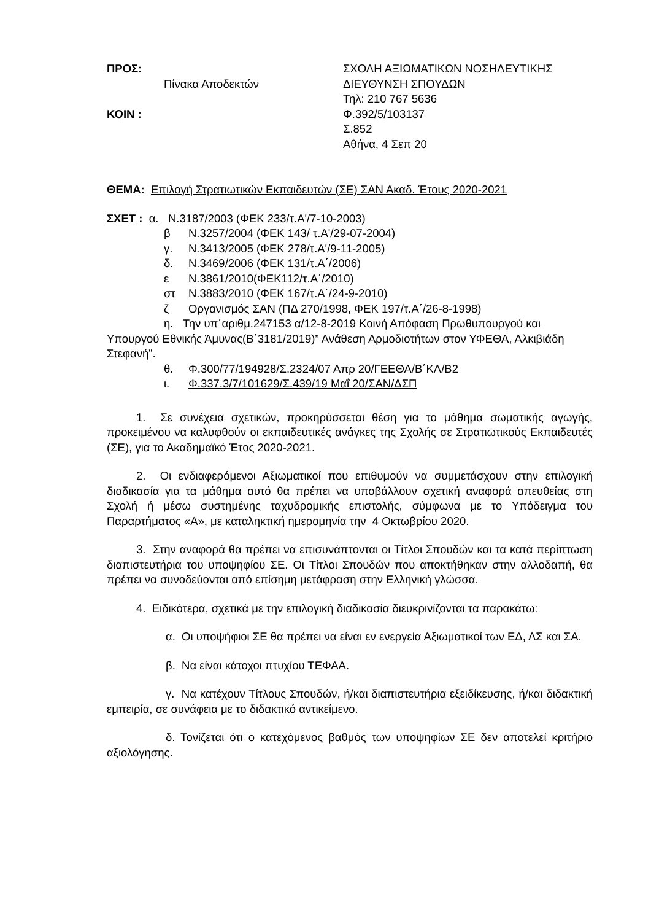ΠΡΟΣ:
Πίνακα Αποδεκτών
ΚΟΙΝ :
ΣΧΟΛΗ ΑΞΙΩΜΑΤΙΚΩΝ ΝΟΣΗΛΕΥΤΙΚΗΣ
ΔΙΕΥΘΥΝΣΗ ΣΠΟΥΔΩΝ
Τηλ: 210 767 5636
Φ.392/5/103137
Σ.852
Αθήνα, 4 Σεπ 20
ΘΕΜΑ: Επιλογή Στρατιωτικών Εκπαιδευτών (ΣΕ) ΣΑΝ Ακαδ. Έτους 2020-2021
ΣΧΕΤ : α. Ν.3187/2003 (ΦΕΚ 233/τ.Α'/7-10-2003)
β Ν.3257/2004 (ΦΕΚ 143/ τ.Α'/29-07-2004)
γ. Ν.3413/2005 (ΦΕΚ 278/τ.Α'/9-11-2005)
δ. Ν.3469/2006 (ΦΕΚ 131/τ.Α΄/2006)
ε Ν.3861/2010(ΦΕΚ112/τ.Α΄/2010)
στ Ν.3883/2010 (ΦΕΚ 167/τ.Α΄/24-9-2010)
ζ Οργανισμός ΣΑΝ (ΠΔ 270/1998, ΦΕΚ 197/τ.Α΄/26-8-1998)
η. Την υπ΄αριθμ.247153 α/12-8-2019 Κοινή Απόφαση Πρωθυπουργού και Υπουργού Εθνικής Άμυνας(Β΄3181/2019)” Ανάθεση Αρμοδιοτήτων στον ΥΦΕΘΑ, Αλκιβιάδη Στεφανή”.
θ. Φ.300/77/194928/Σ.2324/07 Απρ 20/ΓΕΕΘΑ/Β΄ΚΛ/Β2
ι. Φ.337.3/7/101629/Σ.439/19 Μαΐ 20/ΣΑΝ/ΔΣΠ
1. Σε συνέχεια σχετικών, προκηρύσσεται θέση για το μάθημα σωματικής αγωγής, προκειμένου να καλυφθούν οι εκπαιδευτικές ανάγκες της Σχολής σε Στρατιωτικούς Εκπαιδευτές (ΣΕ), για το Ακαδημαϊκό Έτος 2020-2021.
2. Οι ενδιαφερόμενοι Αξιωματικοί που επιθυμούν να συμμετάσχουν στην επιλογική διαδικασία για τα μάθημα αυτό θα πρέπει να υποβάλλουν σχετική αναφορά απευθείας στη Σχολή ή μέσω συστημένης ταχυδρομικής επιστολής, σύμφωνα με το Υπόδειγμα του Παραρτήματος «Α», με καταληκτική ημερομηνία την 4 Οκτωβρίου 2020.
3. Στην αναφορά θα πρέπει να επισυνάπτονται οι Τίτλοι Σπουδών και τα κατά περίπτωση διαπιστευτήρια του υποψηφίου ΣΕ. Οι Τίτλοι Σπουδών που αποκτήθηκαν στην αλλοδαπή, θα πρέπει να συνοδεύονται από επίσημη μετάφραση στην Ελληνική γλώσσα.
4. Ειδικότερα, σχετικά με την επιλογική διαδικασία διευκρινίζονται τα παρακάτω:
α. Οι υποψήφιοι ΣΕ θα πρέπει να είναι εν ενεργεία Αξιωματικοί των ΕΔ, ΛΣ και ΣΑ.
β. Να είναι κάτοχοι πτυχίου ΤΕΦΑΑ.
γ. Να κατέχουν Τίτλους Σπουδών, ή/και διαπιστευτήρια εξειδίκευσης, ή/και διδακτική εμπειρία, σε συνάφεια με το διδακτικό αντικείμενο.
δ. Τονίζεται ότι ο κατεχόμενος βαθμός των υποψηφίων ΣΕ δεν αποτελεί κριτήριο αξιολόγησης.